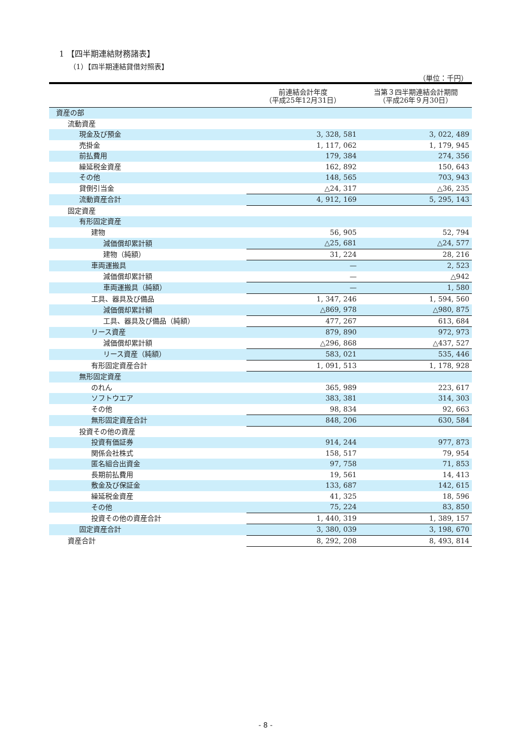1 【四半期連結財務諸表】
（1）【四半期連結貸借対照表】
（単位：千円）
| | 前連結会計年度 （平成25年12月31日） | 当第３四半期連結会計期間 （平成26年９月30日） |
| --- | --- | --- |
| 資産の部 | | |
| 流動資産 | | |
| 現金及び預金 | 3, 328, 581 | 3, 022, 489 |
| 売掛金 | 1, 117, 062 | 1, 179, 945 |
| 前払費用 | 179, 384 | 274, 356 |
| 繰延税金資産 | 162, 892 | 150, 643 |
| その他 | 148, 565 | 703, 943 |
| 貸倒引当金 | △24, 317 | △36, 235 |
| 流動資産合計 | 4, 912, 169 | 5, 295, 143 |
| 固定資産 | | |
| 有形固定資産 | | |
| 建物 | 56, 905 | 52, 794 |
| 減価償却累計額 | △25, 681 | △24, 577 |
| 建物（純額） | 31, 224 | 28, 216 |
| 車両運搬具 | — | 2, 523 |
| 減価償却累計額 | — | △942 |
| 車両運搬具（純額） | — | 1, 580 |
| 工具、器具及び備品 | 1, 347, 246 | 1, 594, 560 |
| 減価償却累計額 | △869, 978 | △980, 875 |
| 工具、器具及び備品（純額） | 477, 267 | 613, 684 |
| リース資産 | 879, 890 | 972, 973 |
| 減価償却累計額 | △296, 868 | △437, 527 |
| リース資産（純額） | 583, 021 | 535, 446 |
| 有形固定資産合計 | 1, 091, 513 | 1, 178, 928 |
| 無形固定資産 | | |
| のれん | 365, 989 | 223, 617 |
| ソフトウエア | 383, 381 | 314, 303 |
| その他 | 98, 834 | 92, 663 |
| 無形固定資産合計 | 848, 206 | 630, 584 |
| 投資その他の資産 | | |
| 投資有価証券 | 914, 244 | 977, 873 |
| 関係会社株式 | 158, 517 | 79, 954 |
| 匿名組合出資金 | 97, 758 | 71, 853 |
| 長期前払費用 | 19, 561 | 14, 413 |
| 敷金及び保証金 | 133, 687 | 142, 615 |
| 繰延税金資産 | 41, 325 | 18, 596 |
| その他 | 75, 224 | 83, 850 |
| 投資その他の資産合計 | 1, 440, 319 | 1, 389, 157 |
| 固定資産合計 | 3, 380, 039 | 3, 198, 670 |
| 資産合計 | 8, 292, 208 | 8, 493, 814 |
- 8 -